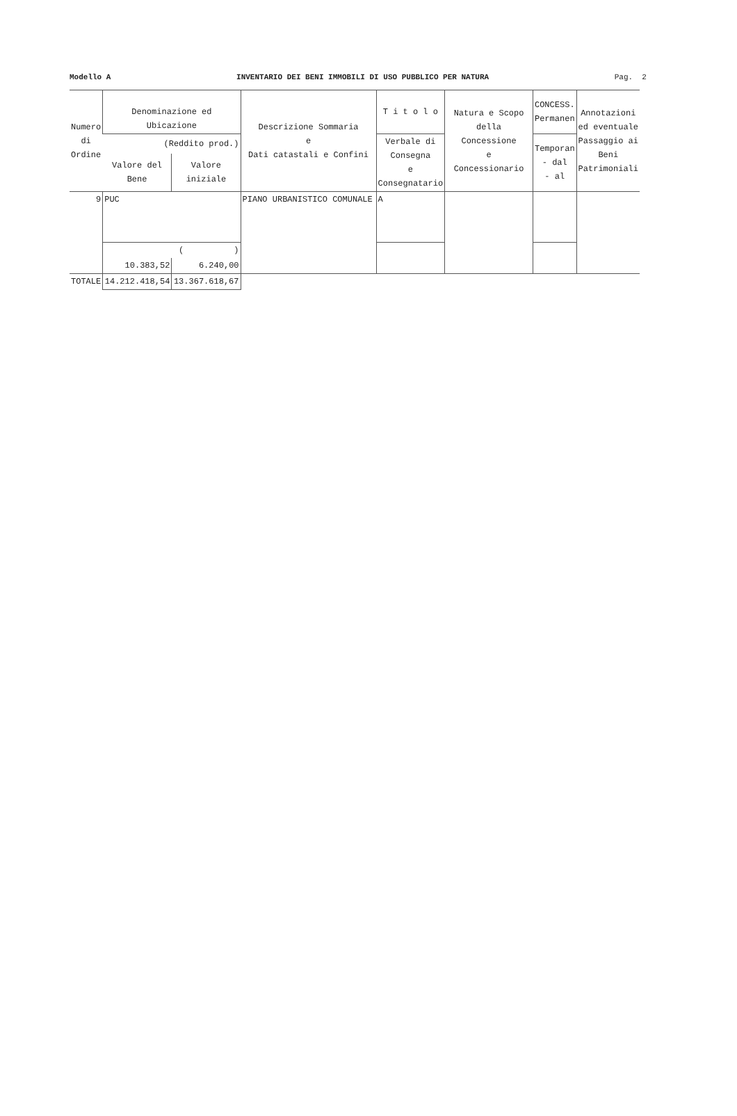Modello A INVENTARIO DEI BENI IMMOBILI DI USO PUBBLICO PER NATURA Pag. 2
| Numero di Ordine | Denominazione ed Ubicazione | | Descrizione Sommaria e Dati catastali e Confini | T i t o l o | Natura e Scopo della Concessione e Concessionario | CONCESS. Permanen | Annotazioni ed eventuale Passaggio ai Beni Patrimoniali |
| --- | --- | --- | --- | --- | --- | --- | --- |
| | (Reddito prod.) | | | Verbale di Consegna e Consegnatario | | Temporan - dal - al | |
| | Valore del Bene | Valore iniziale | | | | | |
| 9 | PUC | | PIANO URBANISTICO COMUNALE | A | | | |
| | ( ) | | | | | | |
| | 10.383,52 | 6.240,00 | | | | | |
| TOTALE | 14.212.418,54 | 13.367.618,67 | | | | | |